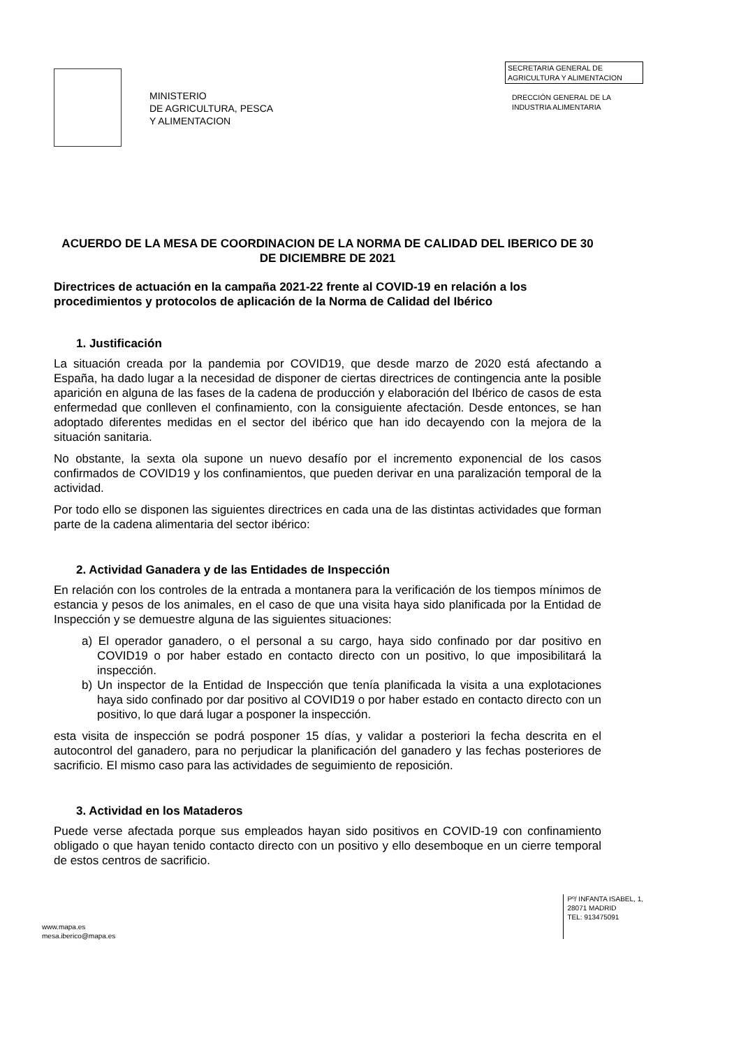MINISTERIO
DE AGRICULTURA, PESCA
Y ALIMENTACION
SECRETARIA GENERAL DE
AGRICULTURA Y ALIMENTACION
DRECCIÓN GENERAL DE LA
INDUSTRIA ALIMENTARIA
ACUERDO DE LA MESA DE COORDINACION DE LA NORMA DE CALIDAD DEL IBERICO DE 30 DE DICIEMBRE DE 2021
Directrices de actuación en la campaña 2021-22 frente al COVID-19 en relación a los procedimientos y protocolos de aplicación de la Norma de Calidad del Ibérico
1. Justificación
La situación creada por la pandemia por COVID19, que desde marzo de 2020 está afectando a España, ha dado lugar a la necesidad de disponer de ciertas directrices de contingencia ante la posible aparición en alguna de las fases de la cadena de producción y elaboración del Ibérico de casos de esta enfermedad que conlleven el confinamiento, con la consiguiente afectación. Desde entonces, se han adoptado diferentes medidas en el sector del ibérico que han ido decayendo con la mejora de la situación sanitaria.
No obstante, la sexta ola supone un nuevo desafío por el incremento exponencial de los casos confirmados de COVID19 y los confinamientos, que pueden derivar en una paralización temporal de la actividad.
Por todo ello se disponen las siguientes directrices en cada una de las distintas actividades que forman parte de la cadena alimentaria del sector ibérico:
2. Actividad Ganadera y de las Entidades de Inspección
En relación con los controles de la entrada a montanera para la verificación de los tiempos mínimos de estancia y pesos de los animales, en el caso de que una visita haya sido planificada por la Entidad de Inspección y se demuestre alguna de las siguientes situaciones:
a) El operador ganadero, o el personal a su cargo, haya sido confinado por dar positivo en COVID19 o por haber estado en contacto directo con un positivo, lo que imposibilitará la inspección.
b) Un inspector de la Entidad de Inspección que tenía planificada la visita a una explotaciones haya sido confinado por dar positivo al COVID19 o por haber estado en contacto directo con un positivo, lo que dará lugar a posponer la inspección.
esta visita de inspección se podrá posponer 15 días, y validar a posteriori la fecha descrita en el autocontrol del ganadero, para no perjudicar la planificación del ganadero y las fechas posteriores de sacrificio. El mismo caso para las actividades de seguimiento de reposición.
3. Actividad en los Mataderos
Puede verse afectada porque sus empleados hayan sido positivos en COVID-19 con confinamiento obligado o que hayan tenido contacto directo con un positivo y ello desemboque en un cierre temporal de estos centros de sacrificio.
www.mapa.es
mesa.iberico@mapa.es
Pº/ INFANTA ISABEL, 1,
28071 MADRID
TEL: 913475091